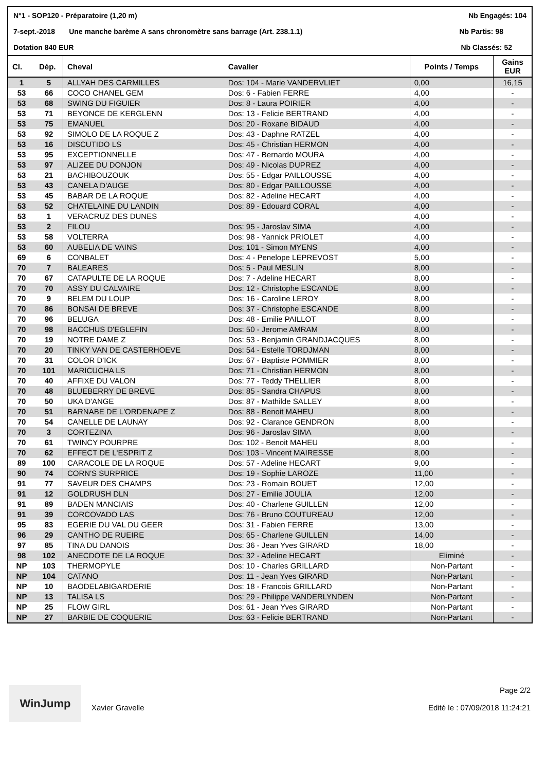N°1 - SOP120 - Préparatoire (1,20 m) Nb Engagés: 104
7-sept.-2018 Une manche barème A sans chronomètre sans barrage (Art. 238.1.1) Nb Partis: 98
Dotation 840 EUR Nb Classés: 52
| Cl. | Dép. | Cheval | Cavalier | Points / Temps | Gains EUR |
| --- | --- | --- | --- | --- | --- |
| 1 | 5 | ALLYAH DES CARMILLES | Dos: 104 - Marie VANDERVLIET | 0,00 | 16,15 |
| 53 | 66 | COCO CHANEL GEM | Dos: 6 - Fabien FERRE | 4,00 | - |
| 53 | 68 | SWING DU FIGUIER | Dos: 8 - Laura POIRIER | 4,00 | - |
| 53 | 71 | BEYONCE DE KERGLENN | Dos: 13 - Felicie BERTRAND | 4,00 | - |
| 53 | 75 | EMANUEL | Dos: 20 - Roxane BIDAUD | 4,00 | - |
| 53 | 92 | SIMOLO DE LA ROQUE Z | Dos: 43 - Daphne RATZEL | 4,00 | - |
| 53 | 16 | DISCUTIDO LS | Dos: 45 - Christian HERMON | 4,00 | - |
| 53 | 95 | EXCEPTIONNELLE | Dos: 47 - Bernardo MOURA | 4,00 | - |
| 53 | 97 | ALIZEE DU DONJON | Dos: 49 - Nicolas DUPREZ | 4,00 | - |
| 53 | 21 | BACHIBOUZOUK | Dos: 55 - Edgar PAILLOUSSE | 4,00 | - |
| 53 | 43 | CANELA D'AUGE | Dos: 80 - Edgar PAILLOUSSE | 4,00 | - |
| 53 | 45 | BABAR DE LA ROQUE | Dos: 82 - Adeline HECART | 4,00 | - |
| 53 | 52 | CHATELAINE DU LANDIN | Dos: 89 - Edouard CORAL | 4,00 | - |
| 53 | 1 | VERACRUZ DES DUNES | | 4,00 | - |
| 53 | 2 | FILOU | Dos: 95 - Jaroslav SIMA | 4,00 | - |
| 53 | 58 | VOLTERRA | Dos: 98 - Yannick PRIOLET | 4,00 | - |
| 53 | 60 | AUBELIA DE VAINS | Dos: 101 - Simon MYENS | 4,00 | - |
| 69 | 6 | CONBALET | Dos: 4 - Penelope LEPREVOST | 5,00 | - |
| 70 | 7 | BALEARES | Dos: 5 - Paul MESLIN | 8,00 | - |
| 70 | 67 | CATAPULTE DE LA ROQUE | Dos: 7 - Adeline HECART | 8,00 | - |
| 70 | 70 | ASSY DU CALVAIRE | Dos: 12 - Christophe ESCANDE | 8,00 | - |
| 70 | 9 | BELEM DU LOUP | Dos: 16 - Caroline LEROY | 8,00 | - |
| 70 | 86 | BONSAI DE BREVE | Dos: 37 - Christophe ESCANDE | 8,00 | - |
| 70 | 96 | BELUGA | Dos: 48 - Emilie PAILLOT | 8,00 | - |
| 70 | 98 | BACCHUS D'EGLEFIN | Dos: 50 - Jerome AMRAM | 8,00 | - |
| 70 | 19 | NOTRE DAME Z | Dos: 53 - Benjamin GRANDJACQUES | 8,00 | - |
| 70 | 20 | TINKY VAN DE CASTERHOEVE | Dos: 54 - Estelle TORDJMAN | 8,00 | - |
| 70 | 31 | COLOR D'ICK | Dos: 67 - Baptiste POMMIER | 8,00 | - |
| 70 | 101 | MARICUCHA LS | Dos: 71 - Christian HERMON | 8,00 | - |
| 70 | 40 | AFFIXE DU VALON | Dos: 77 - Teddy THELLIER | 8,00 | - |
| 70 | 48 | BLUEBERRY DE BREVE | Dos: 85 - Sandra CHAPUS | 8,00 | - |
| 70 | 50 | UKA D'ANGE | Dos: 87 - Mathilde SALLEY | 8,00 | - |
| 70 | 51 | BARNABE DE L'ORDENAPE Z | Dos: 88 - Benoit MAHEU | 8,00 | - |
| 70 | 54 | CANELLE DE LAUNAY | Dos: 92 - Clarance GENDRON | 8,00 | - |
| 70 | 3 | CORTEZINA | Dos: 96 - Jaroslav SIMA | 8,00 | - |
| 70 | 61 | TWINCY POURPRE | Dos: 102 - Benoit MAHEU | 8,00 | - |
| 70 | 62 | EFFECT DE L'ESPRIT Z | Dos: 103 - Vincent MAIRESSE | 8,00 | - |
| 89 | 100 | CARACOLE DE LA ROQUE | Dos: 57 - Adeline HECART | 9,00 | - |
| 90 | 74 | CORN'S SURPRICE | Dos: 19 - Sophie LAROZE | 11,00 | - |
| 91 | 77 | SAVEUR DES CHAMPS | Dos: 23 - Romain BOUET | 12,00 | - |
| 91 | 12 | GOLDRUSH DLN | Dos: 27 - Emilie JOULIA | 12,00 | - |
| 91 | 89 | BADEN MANCIAIS | Dos: 40 - Charlene GUILLEN | 12,00 | - |
| 91 | 39 | CORCOVADO LAS | Dos: 76 - Bruno COUTUREAU | 12,00 | - |
| 95 | 83 | EGERIE DU VAL DU GEER | Dos: 31 - Fabien FERRE | 13,00 | - |
| 96 | 29 | CANTHO DE RUEIRE | Dos: 65 - Charlene GUILLEN | 14,00 | - |
| 97 | 85 | TINA DU DANOIS | Dos: 36 - Jean Yves GIRARD | 18,00 | - |
| 98 | 102 | ANECDOTE DE LA ROQUE | Dos: 32 - Adeline HECART | Eliminé | - |
| NP | 103 | THERMOPYLE | Dos: 10 - Charles GRILLARD | Non-Partant | - |
| NP | 104 | CATANO | Dos: 11 - Jean Yves GIRARD | Non-Partant | - |
| NP | 10 | BAODELABIGARDERIE | Dos: 18 - Francois GRILLARD | Non-Partant | - |
| NP | 13 | TALISA LS | Dos: 29 - Philippe VANDERLYNDEN | Non-Partant | - |
| NP | 25 | FLOW GIRL | Dos: 61 - Jean Yves GIRARD | Non-Partant | - |
| NP | 27 | BARBIE DE COQUERIE | Dos: 63 - Felicie BERTRAND | Non-Partant | - |
WinJump
Xavier Gravelle
Page 2/2
Edité le : 07/09/2018 11:24:21